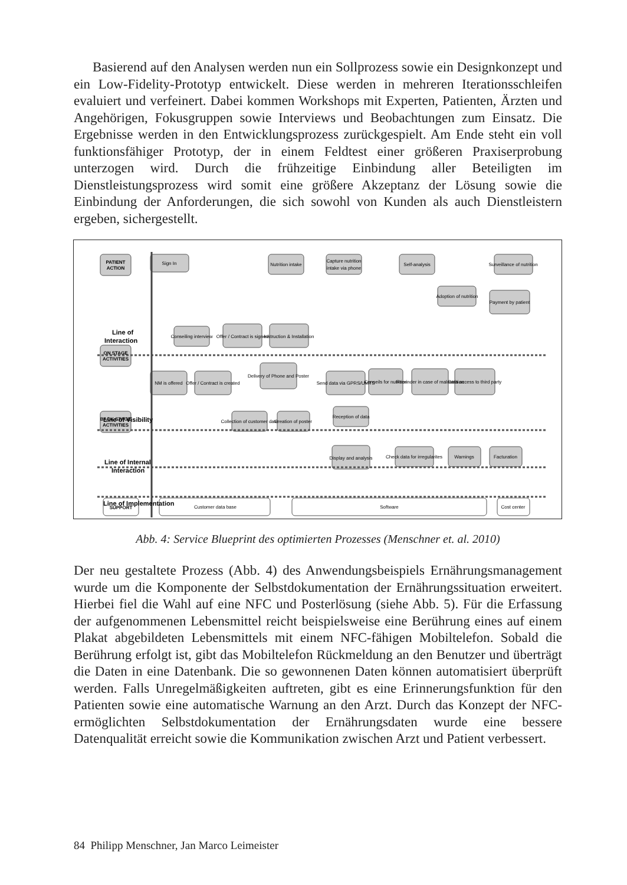Basierend auf den Analysen werden nun ein Sollprozess sowie ein Designkonzept und ein Low-Fidelity-Prototyp entwickelt. Diese werden in mehreren Iterationsschleifen evaluiert und verfeinert. Dabei kommen Workshops mit Experten, Patienten, Ärzten und Angehörigen, Fokusgruppen sowie Interviews und Beobachtungen zum Einsatz. Die Ergebnisse werden in den Entwicklungsprozess zurückgespielt. Am Ende steht ein voll funktionsfähiger Prototyp, der in einem Feldtest einer größeren Praxiserprobung unterzogen wird. Durch die frühzeitige Einbindung aller Beteiligten im Dienstleistungsprozess wird somit eine größere Akzeptanz der Lösung sowie die Einbindung der Anforderungen, die sich sowohl von Kunden als auch Dienstleistern ergeben, sichergestellt.
PATIENT
ACTION
ON STAGE
ACTIVITIES
BACK STAGE
ACTIVITIES
SUPPORT
Line of
Interaction
Line of Visibility
Line of Internal
Interaction
Line of Implementation
Sign In
Nutrition intake
Capture nutrition
intake via phone
Self-analysis
Surveillance of nutrition
Adoption of nutrition
Payment by patient
Conseiling interview
Offer / Contract is signed
Instruction & Installation
NM is offered
Offer / Contract is created
Delivery of Phone and Poster
Send data via GPRS/UMTS
Conseils for nutrition
Reminder in case of malnutrition
Data access to third party
Collection of customer date
Creation of poster
Reception of data
Display and analysis
Check data for irregularites
Warnings
Facturation
Customer data base
Software
Cost center
Abb. 4: Service Blueprint des optimierten Prozesses (Menschner et. al. 2010)
Der neu gestaltete Prozess (Abb. 4) des Anwendungsbeispiels Ernährungsmanagement wurde um die Komponente der Selbstdokumentation der Ernährungssituation erweitert. Hierbei fiel die Wahl auf eine NFC und Posterlösung (siehe Abb. 5). Für die Erfassung der aufgenommenen Lebensmittel reicht beispielsweise eine Berührung eines auf einem Plakat abgebildeten Lebensmittels mit einem NFC-fähigen Mobiltelefon. Sobald die Berührung erfolgt ist, gibt das Mobiltelefon Rückmeldung an den Benutzer und überträgt die Daten in eine Datenbank. Die so gewonnenen Daten können automatisiert überprüft werden. Falls Unregelmäßigkeiten auftreten, gibt es eine Erinnerungsfunktion für den Patienten sowie eine automatische Warnung an den Arzt. Durch das Konzept der NFC-ermöglichten Selbstdokumentation der Ernährungsdaten wurde eine bessere Datenqualität erreicht sowie die Kommunikation zwischen Arzt und Patient verbessert.
84 Philipp Menschner, Jan Marco Leimeister